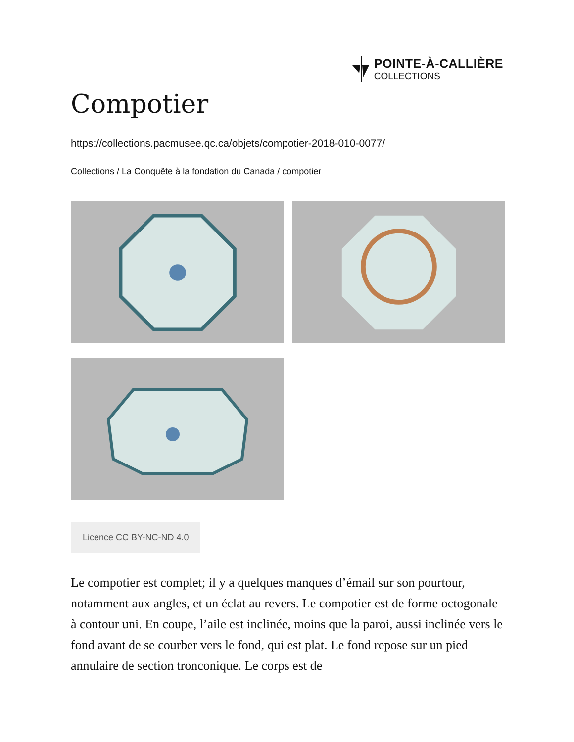POINTE-À-CALLIÈRE
COLLECTIONS
Compotier
https://collections.pacmusee.qc.ca/objets/compotier-2018-010-0077/
Collections / La Conquête à la fondation du Canada / compotier
Licence CC BY-NC-ND 4.0
Le compotier est complet; il y a quelques manques d’émail sur son pourtour, notamment aux angles, et un éclat au revers. Le compotier est de forme octogonale à contour uni. En coupe, l’aile est inclinée, moins que la paroi, aussi inclinée vers le fond avant de se courber vers le fond, qui est plat. Le fond repose sur un pied annulaire de section tronconique. Le corps est de